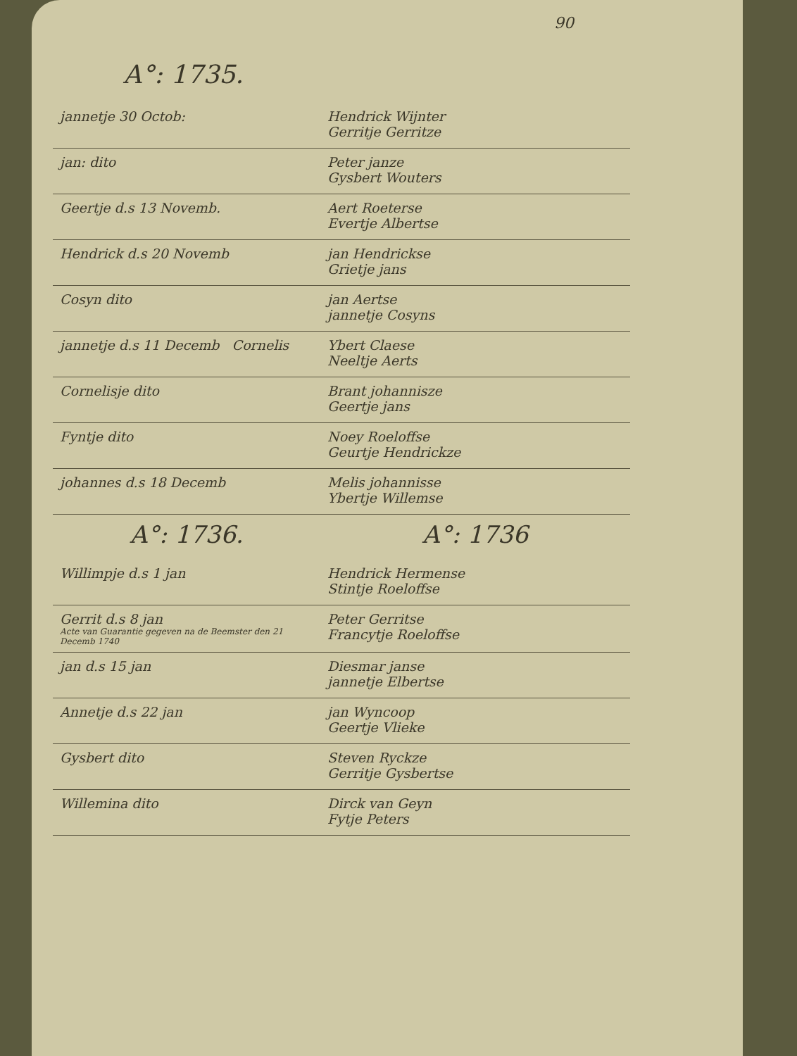90
A°: 1735.
| jannetje 30 Octob: | Hendrick Wijnter Gerritje Gerritze |
| jan: dito | Peter janze Gysbert Wouters |
| Geertje d.s 13 Novemb. | Aert Roeterse Evertje Albertse |
| Hendrick d.s 20 Novemb | jan Hendrickse Grietje jans |
| Cosyn dito | jan Aertse jannetje Cosyns |
| jannetje d.s 11 Decemb Cornelis | Ybert Claese Neeltje Aerts |
| Cornelisje dito | Brant johannisze Geertje jans |
| Fyntje dito | Noey Roeloffse Geurtje Hendrickze |
| johannes d.s 18 Decemb | Melis johannisse Ybertje Willemse |
| A°: 1736. | A°: 1736 |
| Willimpje d.s 1 jan | Hendrick Hermense Stintje Roeloffse |
| Gerrit d.s 8 jan Acte van Guarantie gegeven na de Beemster den 21 Decemb 1740 | Peter Gerritse Francytje Roeloffse |
| jan d.s 15 jan | Diesmar janse jannetje Elbertse |
| Annetje d.s 22 jan | jan Wyncoop Geertje Vlieke |
| Gysbert dito | Steven Ryckze Gerritje Gysbertse |
| Willemina dito | Dirck van Geyn Fytje Peters |